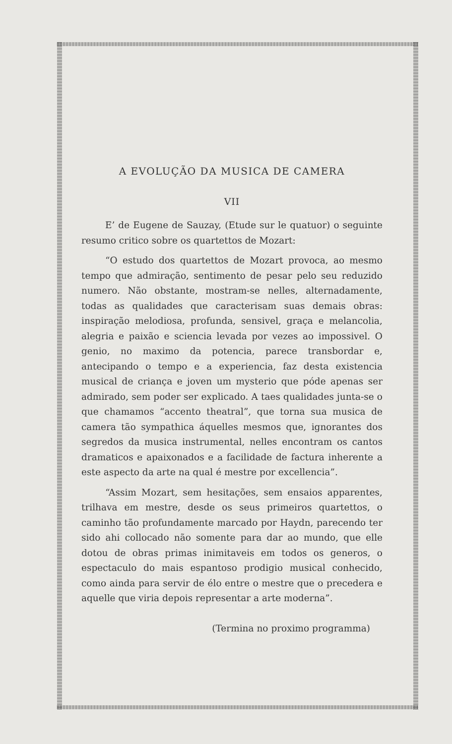A EVOLUÇÃO DA MUSICA DE CAMERA
VII
E’ de Eugene de Sauzay, (Etude sur le quatuor) o seguinte resumo critico sobre os quartettos de Mozart:
“O estudo dos quartettos de Mozart provoca, ao mesmo tempo que admiração, sentimento de pesar pelo seu reduzido numero. Não obstante, mostram-se nelles, alternadamente, todas as qualidades que caracterisam suas demais obras: inspiração melodiosa, profunda, sensivel, graça e melancolia, alegria e paixão e sciencia levada por vezes ao impossivel. O genio, no maximo da potencia, parece transbordar e, antecipando o tempo e a experiencia, faz desta existencia musical de criança e joven um mysterio que póde apenas ser admirado, sem poder ser explicado. A taes qualidades junta-se o que chamamos “accento theatral”, que torna sua musica de camera tão sympathica áquelles mesmos que, ignorantes dos segredos da musica instrumental, nelles encontram os cantos dramaticos e apaixonados e a facilidade de factura inherente a este aspecto da arte na qual é mestre por excellencia”.
“Assim Mozart, sem hesitações, sem ensaios apparentes, trilhava em mestre, desde os seus primeiros quartettos, o caminho tão profundamente marcado por Haydn, parecendo ter sido ahi collocado não somente para dar ao mundo, que elle dotou de obras primas inimitaveis em todos os generos, o espectaculo do mais espantoso prodigio musical conhecido, como ainda para servir de élo entre o mestre que o precedera e aquelle que viria depois representar a arte moderna”.
(Termina no proximo programma)